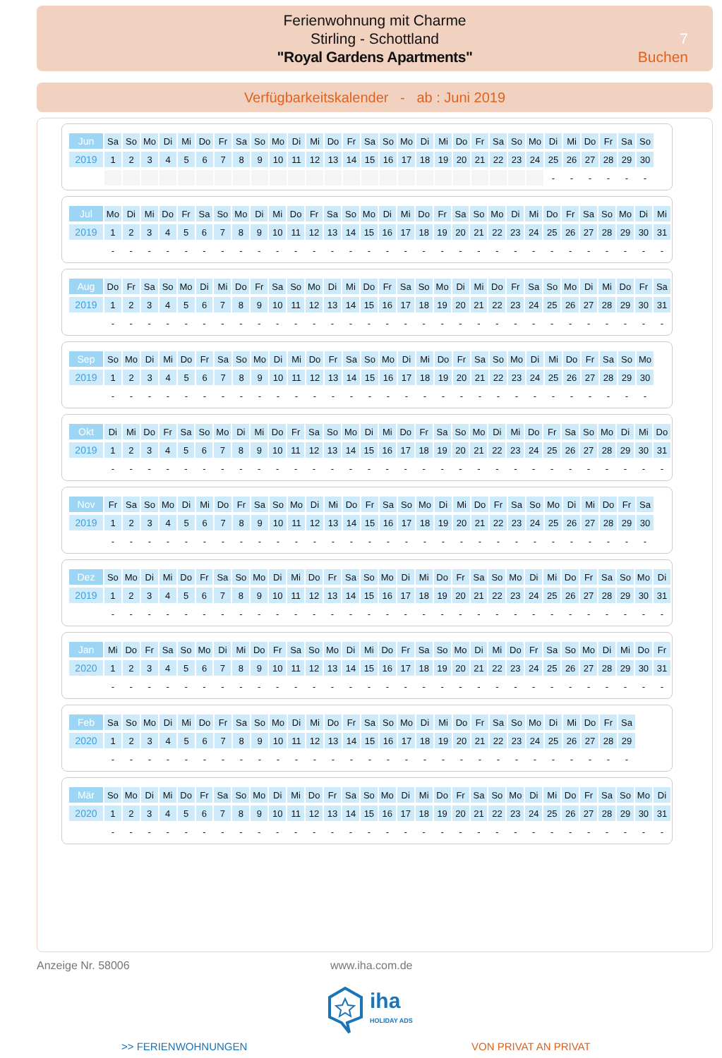Ferienwohnung mit Charme
Stirling - Schottland
"Royal Gardens Apartments"
7
Buchen
Verfügbarkeitskalender - ab : Juni 2019
| Jun | Sa | So | Mo | Di | Mi | Do | Fr | Sa | So | Mo | Di | Mi | Do | Fr | Sa | So | Mo | Di | Mi | Do | Fr | Sa | So | Mo | Di | Mi | Do | Fr | Sa | So |
| 2019 | 1 | 2 | 3 | 4 | 5 | 6 | 7 | 8 | 9 | 10 | 11 | 12 | 13 | 14 | 15 | 16 | 17 | 18 | 19 | 20 | 21 | 22 | 23 | 24 | 25 | 26 | 27 | 28 | 29 | 30 |
| | | | | | | | | | | | | | | | | | | | | | | | | | - | - | - | - | - | - |
| Jul | Mo | Di | Mi | Do | Fr | Sa | So | Mo | Di | Mi | Do | Fr | Sa | So | Mo | Di | Mi | Do | Fr | Sa | So | Mo | Di | Mi | Do | Fr | Sa | So | Mo | Di | Mi |
| 2019 | 1 | 2 | 3 | 4 | 5 | 6 | 7 | 8 | 9 | 10 | 11 | 12 | 13 | 14 | 15 | 16 | 17 | 18 | 19 | 20 | 21 | 22 | 23 | 24 | 25 | 26 | 27 | 28 | 29 | 30 | 31 |
| | - | - | - | - | - | - | - | - | - | - | - | - | - | - | - | - | - | - | - | - | - | - | - | - | - | - | - | - | - | - | - |
| Aug | Do | Fr | Sa | So | Mo | Di | Mi | Do | Fr | Sa | So | Mo | Di | Mi | Do | Fr | Sa | So | Mo | Di | Mi | Do | Fr | Sa | So | Mo | Di | Mi | Do | Fr | Sa |
| 2019 | 1 | 2 | 3 | 4 | 5 | 6 | 7 | 8 | 9 | 10 | 11 | 12 | 13 | 14 | 15 | 16 | 17 | 18 | 19 | 20 | 21 | 22 | 23 | 24 | 25 | 26 | 27 | 28 | 29 | 30 | 31 |
| | - | - | - | - | - | - | - | - | - | - | - | - | - | - | - | - | - | - | - | - | - | - | - | - | - | - | - | - | - | - | - |
| Sep | So | Mo | Di | Mi | Do | Fr | Sa | So | Mo | Di | Mi | Do | Fr | Sa | So | Mo | Di | Mi | Do | Fr | Sa | So | Mo | Di | Mi | Do | Fr | Sa | So | Mo |
| 2019 | 1 | 2 | 3 | 4 | 5 | 6 | 7 | 8 | 9 | 10 | 11 | 12 | 13 | 14 | 15 | 16 | 17 | 18 | 19 | 20 | 21 | 22 | 23 | 24 | 25 | 26 | 27 | 28 | 29 | 30 |
| | - | - | - | - | - | - | - | - | - | - | - | - | - | - | - | - | - | - | - | - | - | - | - | - | - | - | - | - | - | - |
| Okt | Di | Mi | Do | Fr | Sa | So | Mo | Di | Mi | Do | Fr | Sa | So | Mo | Di | Mi | Do | Fr | Sa | So | Mo | Di | Mi | Do | Fr | Sa | So | Mo | Di | Mi | Do |
| 2019 | 1 | 2 | 3 | 4 | 5 | 6 | 7 | 8 | 9 | 10 | 11 | 12 | 13 | 14 | 15 | 16 | 17 | 18 | 19 | 20 | 21 | 22 | 23 | 24 | 25 | 26 | 27 | 28 | 29 | 30 | 31 |
| | - | - | - | - | - | - | - | - | - | - | - | - | - | - | - | - | - | - | - | - | - | - | - | - | - | - | - | - | - | - | - |
| Nov | Fr | Sa | So | Mo | Di | Mi | Do | Fr | Sa | So | Mo | Di | Mi | Do | Fr | Sa | So | Mo | Di | Mi | Do | Fr | Sa | So | Mo | Di | Mi | Do | Fr | Sa |
| 2019 | 1 | 2 | 3 | 4 | 5 | 6 | 7 | 8 | 9 | 10 | 11 | 12 | 13 | 14 | 15 | 16 | 17 | 18 | 19 | 20 | 21 | 22 | 23 | 24 | 25 | 26 | 27 | 28 | 29 | 30 |
| | - | - | - | - | - | - | - | - | - | - | - | - | - | - | - | - | - | - | - | - | - | - | - | - | - | - | - | - | - | - |
| Dez | So | Mo | Di | Mi | Do | Fr | Sa | So | Mo | Di | Mi | Do | Fr | Sa | So | Mo | Di | Mi | Do | Fr | Sa | So | Mo | Di | Mi | Do | Fr | Sa | So | Mo | Di |
| 2019 | 1 | 2 | 3 | 4 | 5 | 6 | 7 | 8 | 9 | 10 | 11 | 12 | 13 | 14 | 15 | 16 | 17 | 18 | 19 | 20 | 21 | 22 | 23 | 24 | 25 | 26 | 27 | 28 | 29 | 30 | 31 |
| | - | - | - | - | - | - | - | - | - | - | - | - | - | - | - | - | - | - | - | - | - | - | - | - | - | - | - | - | - | - | - |
| Jan | Mi | Do | Fr | Sa | So | Mo | Di | Mi | Do | Fr | Sa | So | Mo | Di | Mi | Do | Fr | Sa | So | Mo | Di | Mi | Do | Fr | Sa | So | Mo | Di | Mi | Do | Fr |
| 2020 | 1 | 2 | 3 | 4 | 5 | 6 | 7 | 8 | 9 | 10 | 11 | 12 | 13 | 14 | 15 | 16 | 17 | 18 | 19 | 20 | 21 | 22 | 23 | 24 | 25 | 26 | 27 | 28 | 29 | 30 | 31 |
| | - | - | - | - | - | - | - | - | - | - | - | - | - | - | - | - | - | - | - | - | - | - | - | - | - | - | - | - | - | - | - |
| Feb | Sa | So | Mo | Di | Mi | Do | Fr | Sa | So | Mo | Di | Mi | Do | Fr | Sa | So | Mo | Di | Mi | Do | Fr | Sa | So | Mo | Di | Mi | Do | Fr | Sa |
| 2020 | 1 | 2 | 3 | 4 | 5 | 6 | 7 | 8 | 9 | 10 | 11 | 12 | 13 | 14 | 15 | 16 | 17 | 18 | 19 | 20 | 21 | 22 | 23 | 24 | 25 | 26 | 27 | 28 | 29 |
| | - | - | - | - | - | - | - | - | - | - | - | - | - | - | - | - | - | - | - | - | - | - | - | - | - | - | - | - | - |
| Mär | So | Mo | Di | Mi | Do | Fr | Sa | So | Mo | Di | Mi | Do | Fr | Sa | So | Mo | Di | Mi | Do | Fr | Sa | So | Mo | Di | Mi | Do | Fr | Sa | So | Mo | Di |
| 2020 | 1 | 2 | 3 | 4 | 5 | 6 | 7 | 8 | 9 | 10 | 11 | 12 | 13 | 14 | 15 | 16 | 17 | 18 | 19 | 20 | 21 | 22 | 23 | 24 | 25 | 26 | 27 | 28 | 29 | 30 | 31 |
| | - | - | - | - | - | - | - | - | - | - | - | - | - | - | - | - | - | - | - | - | - | - | - | - | - | - | - | - | - | - | - |
Anzeige Nr. 58006 www.iha.com.de
iha
HOLIDAY ADS
>> FERIENWOHNUNGEN VON PRIVAT AN PRIVAT